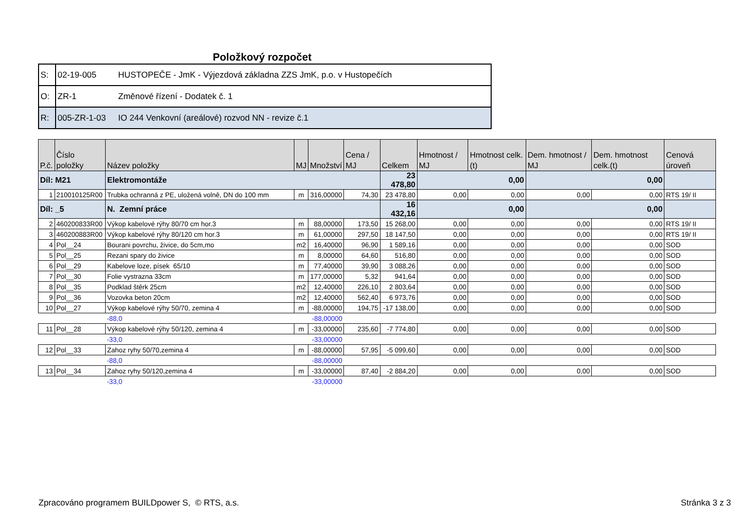Položkový rozpočet
| S: | 02-19-005 | HUSTOPEČE - JmK - Výjezdová základna ZZS JmK, p.o. v Hustopečích |
| O: | ZR-1 | Změnové řízení - Dodatek č. 1 |
| R: | 005-ZR-1-03 | IO 244 Venkovní (areálové) rozvod NN - revize č.1 |
| P.č. | Číslo položky | Název položky | MJ | Množství | Cena / MJ | Celkem | Hmotnost / MJ | Hmotnost celk.(t) | Dem. hmotnost / MJ | Dem. hmotnost celk.(t) | Cenová úroveň |
| --- | --- | --- | --- | --- | --- | --- | --- | --- | --- | --- | --- |
| Díl: M21 | | Elektromontáže | | | | 23 478,80 | 0,00 | | 0,00 | | |
| 1 | 210010125R00 | Trubka ochranná z PE, uložená volně, DN do 100 mm | m | 316,00000 | 74,30 | 23 478,80 | 0,00 | 0,00 | 0,00 | 0,00 | RTS 19/ II |
| Díl: _5 | | N. Zemní práce | | | | 16 432,16 | 0,00 | | 0,00 | | |
| 2 | 460200833R00 | Výkop kabelové rýhy 80/70 cm hor.3 | m | 88,00000 | 173,50 | 15 268,00 | 0,00 | 0,00 | 0,00 | 0,00 | RTS 19/ II |
| 3 | 460200883R00 | Výkop kabelové rýhy 80/120 cm hor.3 | m | 61,00000 | 297,50 | 18 147,50 | 0,00 | 0,00 | 0,00 | 0,00 | RTS 19/ II |
| 4 | Pol__24 | Bourani povrchu, živice, do 5cm,mo | m2 | 16,40000 | 96,90 | 1 589,16 | 0,00 | 0,00 | 0,00 | 0,00 | SOD |
| 5 | Pol__25 | Rezani spary do živice | m | 8,00000 | 64,60 | 516,80 | 0,00 | 0,00 | 0,00 | 0,00 | SOD |
| 6 | Pol__29 | Kabelove loze, písek 65/10 | m | 77,40000 | 39,90 | 3 088,26 | 0,00 | 0,00 | 0,00 | 0,00 | SOD |
| 7 | Pol__30 | Folie vystrazna 33cm | m | 177,00000 | 5,32 | 941,64 | 0,00 | 0,00 | 0,00 | 0,00 | SOD |
| 8 | Pol__35 | Podklad štěrk 25cm | m2 | 12,40000 | 226,10 | 2 803,64 | 0,00 | 0,00 | 0,00 | 0,00 | SOD |
| 9 | Pol__36 | Vozovka beton 20cm | m2 | 12,40000 | 562,40 | 6 973,76 | 0,00 | 0,00 | 0,00 | 0,00 | SOD |
| 10 | Pol__27 | Výkop kabelové rýhy 50/70, zemina 4 | m | -88,00000 | 194,75 | -17 138,00 | 0,00 | 0,00 | 0,00 | 0,00 | SOD |
| | | -88,0 | | -88,00000 | | | | | | | |
| 11 | Pol__28 | Výkop kabelové rýhy 50/120, zemina 4 | m | -33,00000 | 235,60 | -7 774,80 | 0,00 | 0,00 | 0,00 | 0,00 | SOD |
| | | -33,0 | | -33,00000 | | | | | | | |
| 12 | Pol__33 | Zahoz ryhy 50/70,zemina 4 | m | -88,00000 | 57,95 | -5 099,60 | 0,00 | 0,00 | 0,00 | 0,00 | SOD |
| | | -88,0 | | -88,00000 | | | | | | | |
| 13 | Pol__34 | Zahoz ryhy 50/120,zemina 4 | m | -33,00000 | 87,40 | -2 884,20 | 0,00 | 0,00 | 0,00 | 0,00 | SOD |
| | | -33,0 | | -33,00000 | | | | | | | |
Zpracováno programem BUILDpower S, © RTS, a.s. Stránka 3 z 3